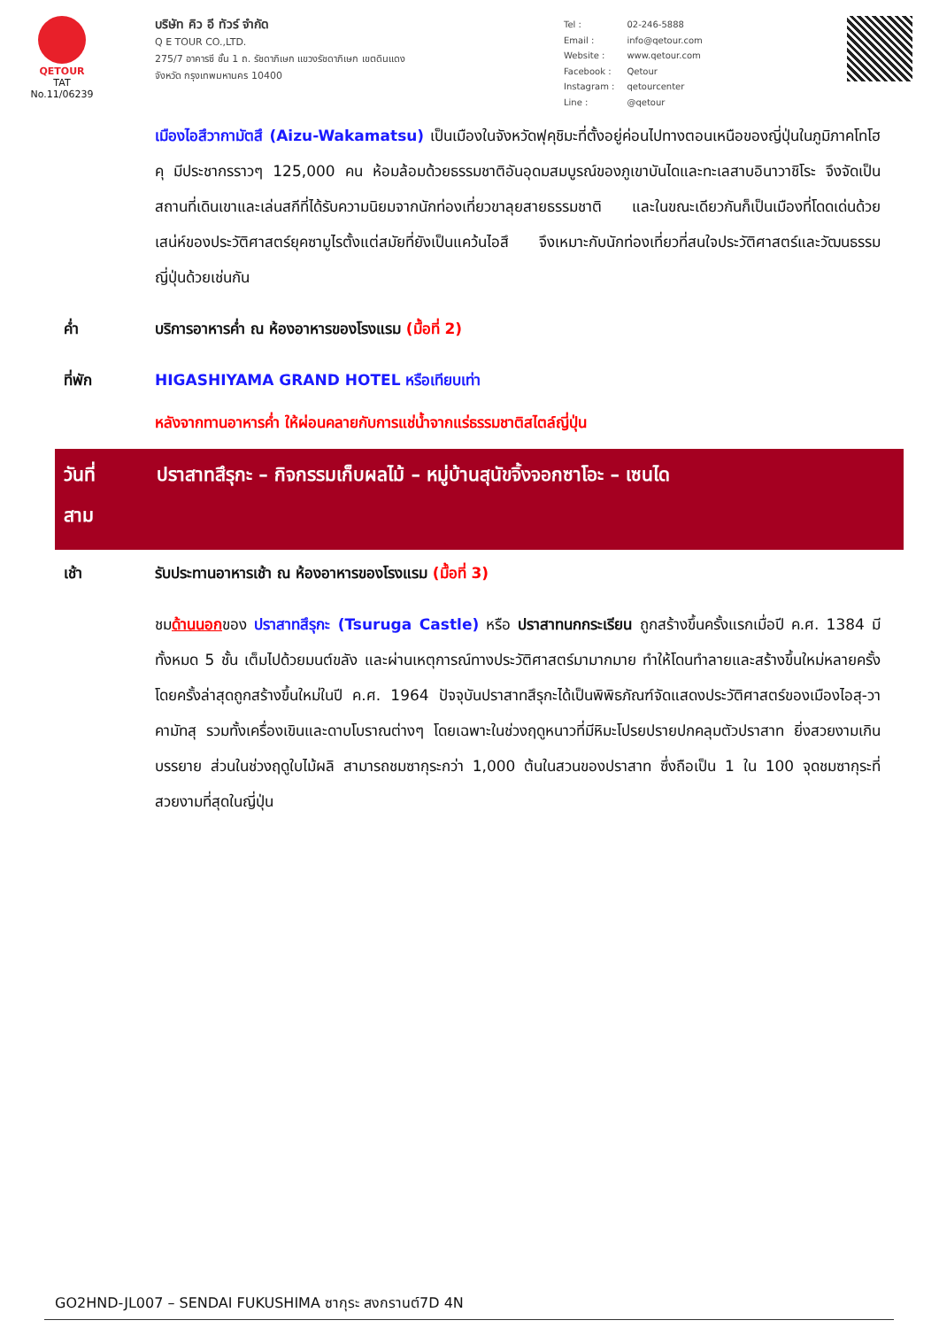QETOUR
TAT No.11/06239
บริษัท คิว อี ทัวร์ จำกัด
Q E TOUR CO.,LTD.
275/7 อาคารซี ชั้น 1 ถ. รัชดาภิเษก แขวงรัชดาภิเษก เขตดินแดง
จังหวัด กรุงเทพมหานคร 10400
| Tel : | 02-246-5888 |
| Email : | info@qetour.com |
| Website : | www.qetour.com |
| Facebook : | Qetour |
| Instagram : | qetourcenter |
| Line : | @qetour |
เมืองไอสึวากามัตสึ (Aizu-Wakamatsu) เป็นเมืองในจังหวัดฟุคุชิมะที่ตั้งอยู่ค่อนไปทางตอนเหนือของญี่ปุ่นในภูมิภาคโทโฮคุ มีประชากรราวๆ 125,000 คน ห้อมล้อมด้วยธรรมชาติอันอุดมสมบูรณ์ของภูเขาบันไดและทะเลสาบอินาวาชิโระ จึงจัดเป็นสถานที่เดินเขาและเล่นสกีที่ได้รับความนิยมจากนักท่องเที่ยวขาลุยสายธรรมชาติ และในขณะเดียวกันก็เป็นเมืองที่โดดเด่นด้วยเสน่ห์ของประวัติศาสตร์ยุคซามูไรตั้งแต่สมัยที่ยังเป็นแคว้นไอสึ จึงเหมาะกับนักท่องเที่ยวที่สนใจประวัติศาสตร์และวัฒนธรรมญี่ปุ่นด้วยเช่นกัน
ค่ำ บริการอาหารค่ำ ณ ห้องอาหารของโรงแรม (มื้อที่ 2)
ที่พัก HIGASHIYAMA GRAND HOTEL หรือเทียบเท่า
หลังจากทานอาหารค่ำ ให้ผ่อนคลายกับการแช่น้ำจากแร่ธรรมชาติสไตล์ญี่ปุ่น
วันที่
สาม
ปราสาทสึรุกะ – กิจกรรมเก็บผลไม้ – หมู่บ้านสุนัขจิ้งจอกซาโอะ – เซนได
เช้า รับประทานอาหารเช้า ณ ห้องอาหารของโรงแรม (มื้อที่ 3)
ชมด้านนอกของ ปราสาทสึรุกะ (Tsuruga Castle) หรือ ปราสาทนกกระเรียน ถูกสร้างขึ้นครั้งแรกเมื่อปี ค.ศ. 1384 มีทั้งหมด 5 ชั้น เต็มไปด้วยมนต์ขลัง และผ่านเหตุการณ์ทางประวัติศาสตร์มามากมาย ทำให้โดนทำลายและสร้างขึ้นใหม่หลายครั้ง โดยครั้งล่าสุดถูกสร้างขึ้นใหม่ในปี ค.ศ. 1964 ปัจจุบันปราสาทสึรุกะได้เป็นพิพิธภัณฑ์จัดแสดงประวัติศาสตร์ของเมืองไอสุ-วาคามัทสุ รวมทั้งเครื่องเขินและดาบโบราณต่างๆ โดยเฉพาะในช่วงฤดูหนาวที่มีหิมะโปรยปรายปกคลุมตัวปราสาท ยิ่งสวยงามเกินบรรยาย ส่วนในช่วงฤดูใบไม้ผลิ สามารถชมซากุระกว่า 1,000 ต้นในสวนของปราสาท ซึ่งถือเป็น 1 ใน 100 จุดชมซากุระที่สวยงามที่สุดในญี่ปุ่น
GO2HND-JL007 – SENDAI FUKUSHIMA ซากุระ สงกรานต์7D 4N